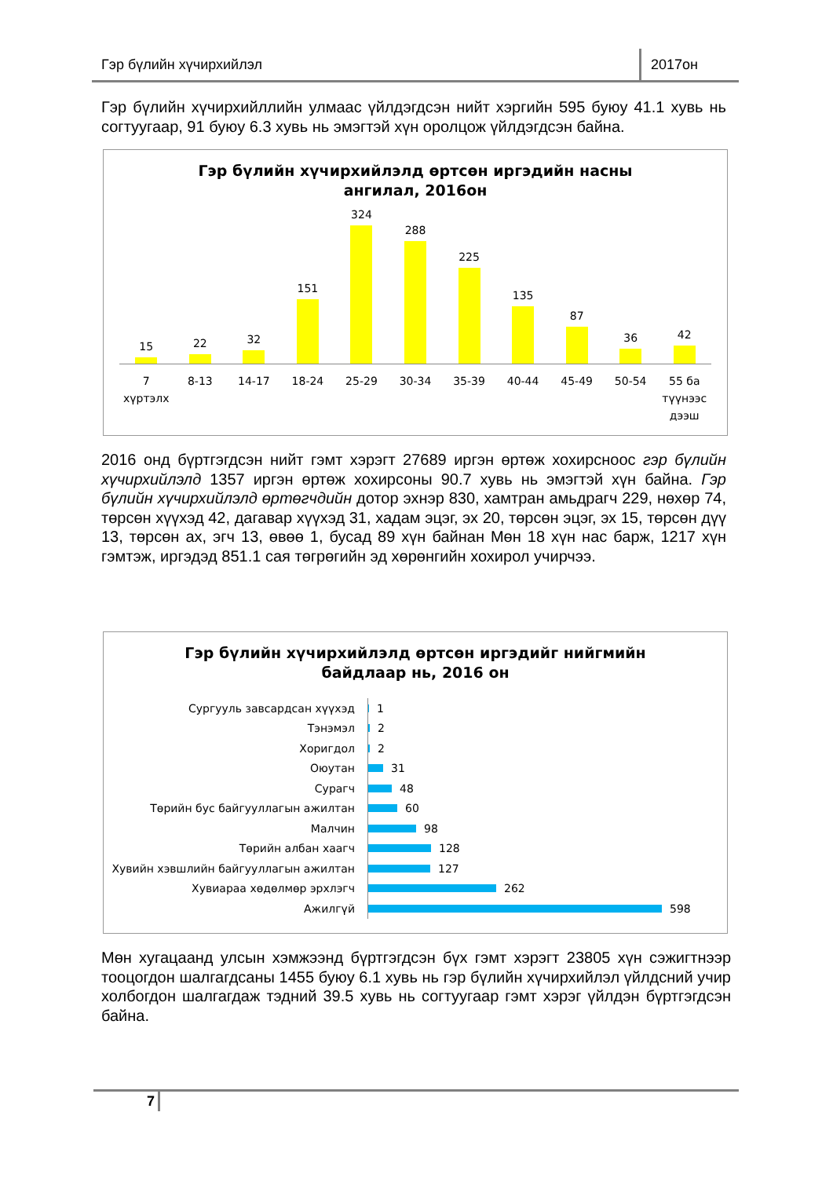Гэр бүлийн хүчирхийлэл 2017он
Гэр бүлийн хүчирхийллийн улмаас үйлдэгдсэн нийт хэргийн 595 буюу 41.1 хувь нь согтуугаар, 91 буюу 6.3 хувь нь эмэгтэй хүн оролцож үйлдэгдсэн байна.
Гэр бүлийн хүчирхийлэлд өртсөн иргэдийн насны
ангилал, 2016он
15
22
32
151
324
288
225
135
87
36
42
7 хүртэлх 8-13 14-17 18-24 25-29 30-34 35-39 40-44 45-49 50-54 55 ба түүнээс дээш
2016 онд бүртгэгдсэн нийт гэмт хэрэгт 27689 иргэн өртөж хохирсноос гэр бүлийн хүчирхийлэлд 1357 иргэн өртөж хохирсоны 90.7 хувь нь эмэгтэй хүн байна. Гэр бүлийн хүчирхийлэлд өртөгчдийн дотор эхнэр 830, хамтран амьдрагч 229, нөхөр 74, төрсөн хүүхэд 42, дагавар хүүхэд 31, хадам эцэг, эх 20, төрсөн эцэг, эх 15, төрсөн дүү 13, төрсөн ах, эгч 13, өвөө 1, бусад 89 хүн байнан Мөн 18 хүн нас барж, 1217 хүн гэмтэж, иргэдэд 851.1 сая төгрөгийн эд хөрөнгийн хохирол учирчээ.
Гэр бүлийн хүчирхийлэлд өртсөн иргэдийг нийгмийн
байдлаар нь, 2016 он
Сургууль завсардсан хүүхэд 1
Тэнэмэл 2
Хоригдол 2
Оюутан 31
Сурагч 48
Төрийн бус байгууллагын ажилтан 60
Малчин 98
Төрийн албан хаагч 128
Хувийн хэвшлийн байгууллагын ажилтан 127
Хувиараа хөдөлмөр эрхлэгч 262
Ажилгүй 598
Мөн хугацаанд улсын хэмжээнд бүртгэгдсэн бүх гэмт хэрэгт 23805 хүн сэжигтнээр тооцогдон шалгагдсаны 1455 буюу 6.1 хувь нь гэр бүлийн хүчирхийлэл үйлдсний учир холбогдон шалгагдаж тэдний 39.5 хувь нь согтуугаар гэмт хэрэг үйлдэн бүртгэгдсэн байна.
7